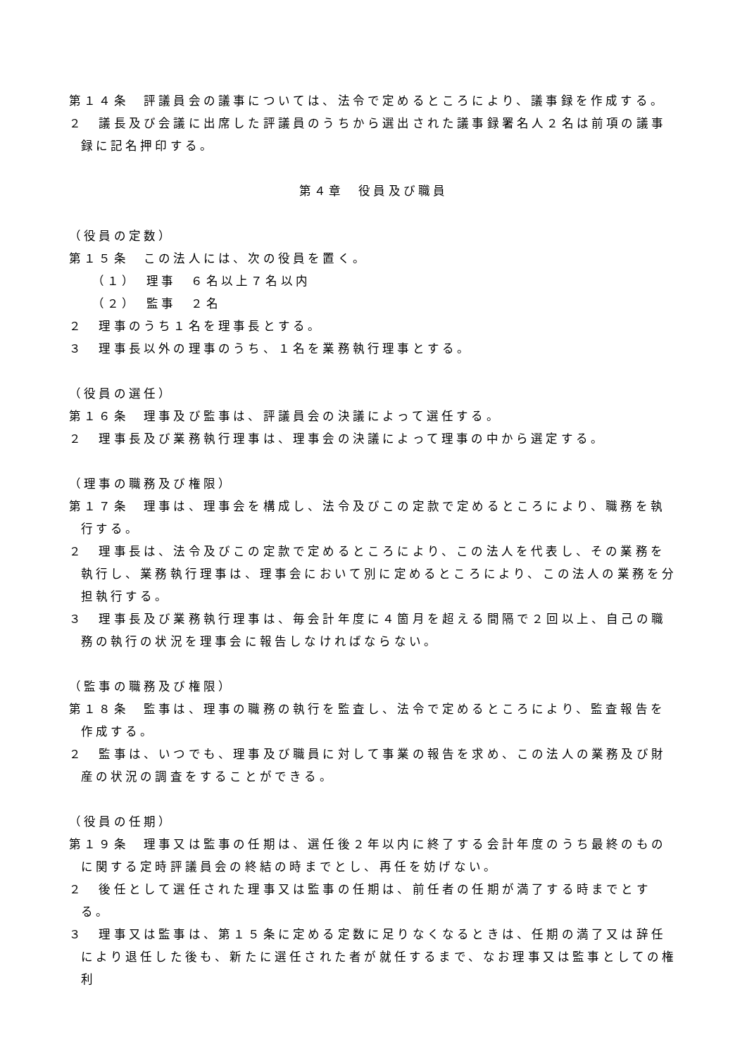第１４条　評議員会の議事については、法令で定めるところにより、議事録を作成する。
２　議長及び会議に出席した評議員のうちから選出された議事録署名人２名は前項の議事録に記名押印する。
第４章　役員及び職員
（役員の定数）
第１５条　この法人には、次の役員を置く。
（１）　理事　６名以上７名以内
（２）　監事　２名
２　理事のうち１名を理事長とする。
３　理事長以外の理事のうち、１名を業務執行理事とする。
（役員の選任）
第１６条　理事及び監事は、評議員会の決議によって選任する。
２　理事長及び業務執行理事は、理事会の決議によって理事の中から選定する。
（理事の職務及び権限）
第１７条　理事は、理事会を構成し、法令及びこの定款で定めるところにより、職務を執行する。
２　理事長は、法令及びこの定款で定めるところにより、この法人を代表し、その業務を執行し、業務執行理事は、理事会において別に定めるところにより、この法人の業務を分担執行する。
３　理事長及び業務執行理事は、毎会計年度に４箇月を超える間隔で２回以上、自己の職務の執行の状況を理事会に報告しなければならない。
（監事の職務及び権限）
第１８条　監事は、理事の職務の執行を監査し、法令で定めるところにより、監査報告を作成する。
２　監事は、いつでも、理事及び職員に対して事業の報告を求め、この法人の業務及び財産の状況の調査をすることができる。
（役員の任期）
第１９条　理事又は監事の任期は、選任後２年以内に終了する会計年度のうち最終のものに関する定時評議員会の終結の時までとし、再任を妨げない。
２　後任として選任された理事又は監事の任期は、前任者の任期が満了する時までとする。
３　理事又は監事は、第１５条に定める定数に足りなくなるときは、任期の満了又は辞任により退任した後も、新たに選任された者が就任するまで、なお理事又は監事としての権利